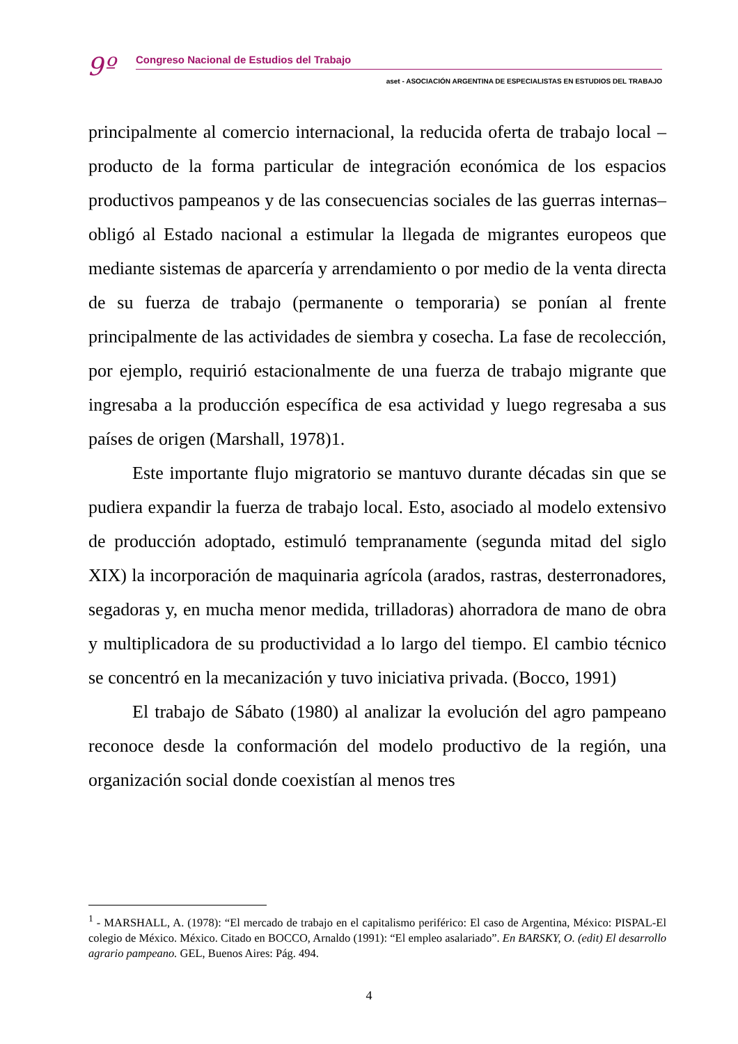9º
Congreso Nacional de Estudios del Trabajo
aset - ASOCIACIÓN ARGENTINA DE ESPECIALISTAS EN ESTUDIOS DEL TRABAJO
principalmente al comercio internacional, la reducida oferta de trabajo local –producto de la forma particular de integración económica de los espacios productivos pampeanos y de las consecuencias sociales de las guerras internas– obligó al Estado nacional a estimular la llegada de migrantes europeos que mediante sistemas de aparcería y arrendamiento o por medio de la venta directa de su fuerza de trabajo (permanente o temporaria) se ponían al frente principalmente de las actividades de siembra y cosecha. La fase de recolección, por ejemplo, requirió estacionalmente de una fuerza de trabajo migrante que ingresaba a la producción específica de esa actividad y luego regresaba a sus países de origen (Marshall, 1978)1.
Este importante flujo migratorio se mantuvo durante décadas sin que se pudiera expandir la fuerza de trabajo local. Esto, asociado al modelo extensivo de producción adoptado, estimuló tempranamente (segunda mitad del siglo XIX) la incorporación de maquinaria agrícola (arados, rastras, desterronadores, segadoras y, en mucha menor medida, trilladoras) ahorradora de mano de obra y multiplicadora de su productividad a lo largo del tiempo. El cambio técnico se concentró en la mecanización y tuvo iniciativa privada. (Bocco, 1991)
El trabajo de Sábato (1980) al analizar la evolución del agro pampeano reconoce desde la conformación del modelo productivo de la región, una organización social donde coexistían al menos tres
<sup>1</sup> - MARSHALL, A. (1978): “El mercado de trabajo en el capitalismo periférico: El caso de Argentina, México: PISPAL-El colegio de México. México. Citado en BOCCO, Arnaldo (1991): “El empleo asalariado”. En BARSKY, O. (edit) El desarrollo agrario pampeano. GEL, Buenos Aires: Pág. 494.
4